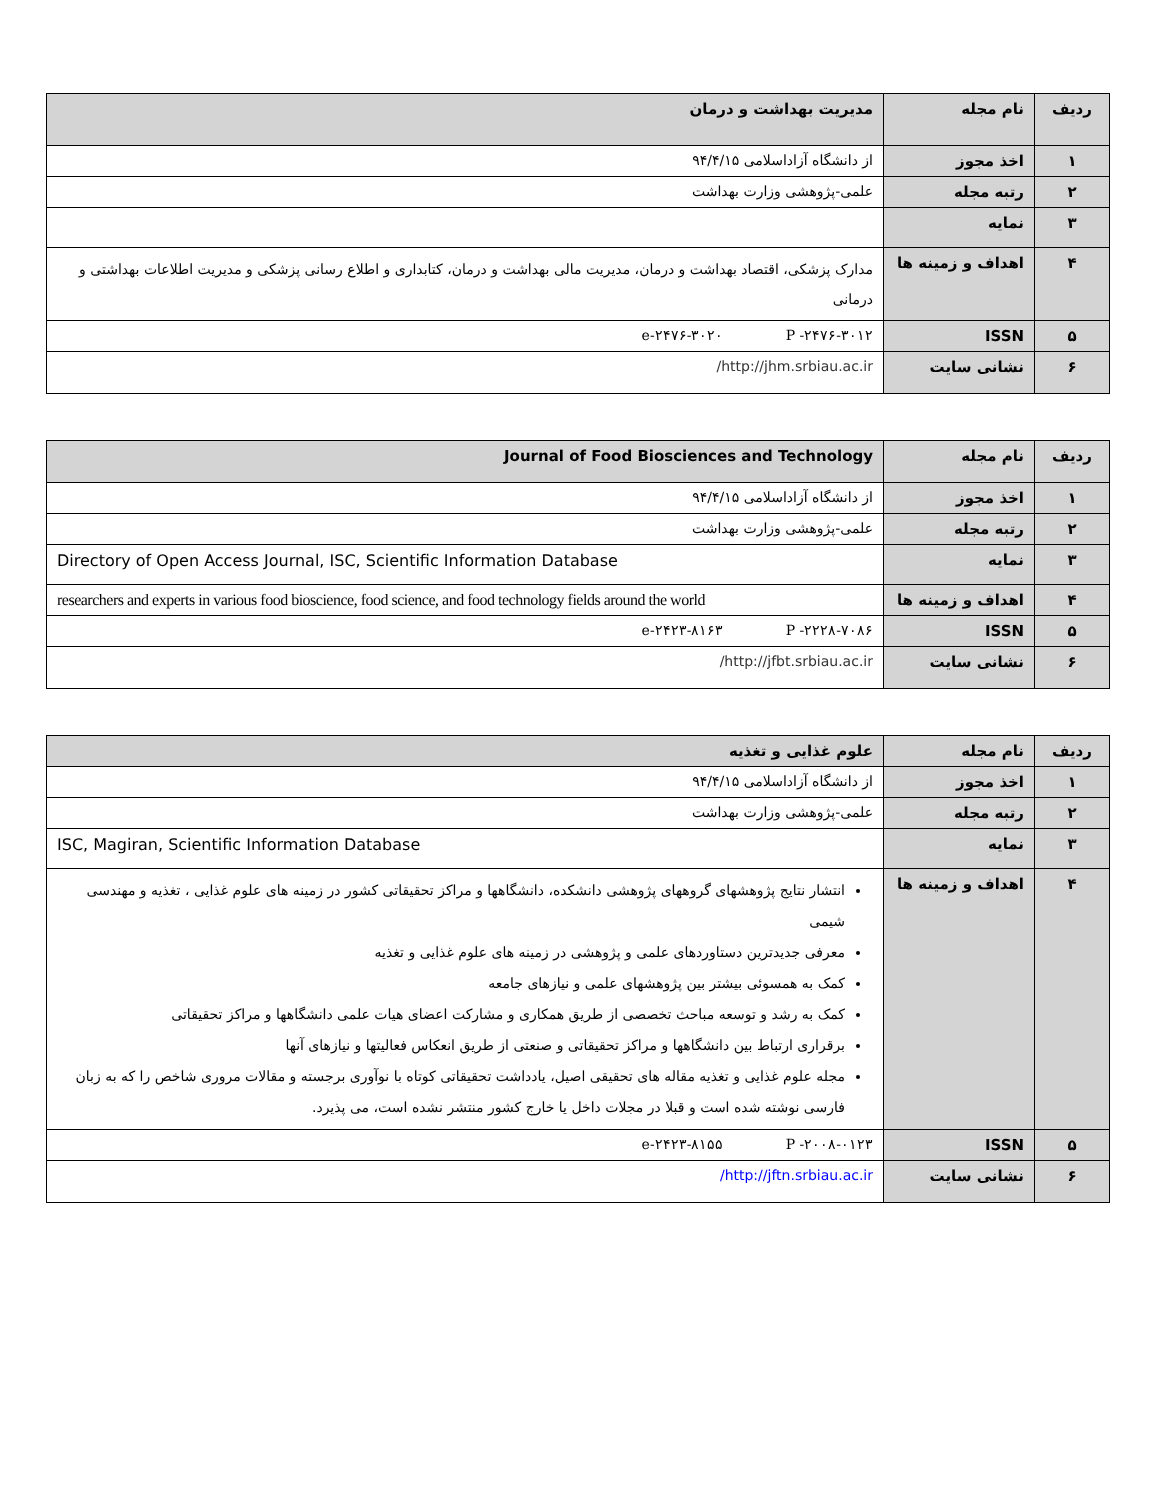| ردیف | نام مجله | مدیریت بهداشت و درمان |
| --- | --- | --- |
| ۱ | اخذ مجوز | از دانشگاه آزاداسلامی ۹۴/۴/۱۵ |
| ۲ | رتبه مجله | علمی-پژوهشی وزارت بهداشت |
| ۳ | نمایه | |
| ۴ | اهداف و زمینه ها | مدارک پزشکی، اقتصاد بهداشت و درمان، مدیریت مالی بهداشت و درمان، کتابداری و اطلاع رسانی پزشکی و مدیریت اطلاعات بهداشتی و درمانی |
| ۵ | ISSN | e-۲۴۷۶-۳۰۲۰ P -۲۴۷۶-۳۰۱۲ |
| ۶ | نشانی سایت | http://jhm.srbiau.ac.ir/ |
| ردیف | نام مجله | Journal of Food Biosciences and Technology |
| --- | --- | --- |
| ۱ | اخذ مجوز | از دانشگاه آزاداسلامی ۹۴/۴/۱۵ |
| ۲ | رتبه مجله | علمی-پژوهشی وزارت بهداشت |
| ۳ | نمایه | Directory of Open Access Journal, ISC, Scientific Information Database |
| ۴ | اهداف و زمینه ها | researchers and experts in various food bioscience, food science, and food technology fields around the world |
| ۵ | ISSN | e-۲۴۲۳-۸۱۶۳ P -۲۲۲۸-۷۰۸۶ |
| ۶ | نشانی سایت | http://jfbt.srbiau.ac.ir/ |
| ردیف | نام مجله | علوم غذایی و تغذیه |
| --- | --- | --- |
| ۱ | اخذ مجوز | از دانشگاه آزاداسلامی ۹۴/۴/۱۵ |
| ۲ | رتبه مجله | علمی-پژوهشی وزارت بهداشت |
| ۳ | نمایه | ISC, Magiran, Scientific Information Database |
| ۴ | اهداف و زمینه ها | انتشار نتایج پژوهشهای گروههای پژوهشی دانشکده، دانشگاهها و مراکز تحقیقاتی کشور در زمینه های علوم غذایی ، تغذیه و مهندسی شیمی معرفی جدیدترین دستاوردهای علمی و پژوهشی در زمینه های علوم غذایی و تغذیه کمک به همسوئی بیشتر بین پژوهشهای علمی و نیازهای جامعه کمک به رشد و توسعه مباحث تخصصی از طریق همکاری و مشارکت اعضای هیات علمی دانشگاهها و مراکز تحقیقاتی برقراری ارتباط بین دانشگاهها و مراکز تحقیقاتی و صنعتی از طریق انعکاس فعالیتها و نیازهای آنها مجله علوم غذایی و تغذیه مقاله های تحقیقی اصیل، یادداشت تحقیقاتی کوتاه با نوآوری برجسته و مقالات مروری شاخص را که به زبان فارسی نوشته شده است و قبلا در مجلات داخل یا خارج کشور منتشر نشده است، می پذیرد. |
| ۵ | ISSN | e-۲۴۲۳-۸۱۵۵ P -۲۰۰۸-۰۱۲۳ |
| ۶ | نشانی سایت | http://jftn.srbiau.ac.ir/ |